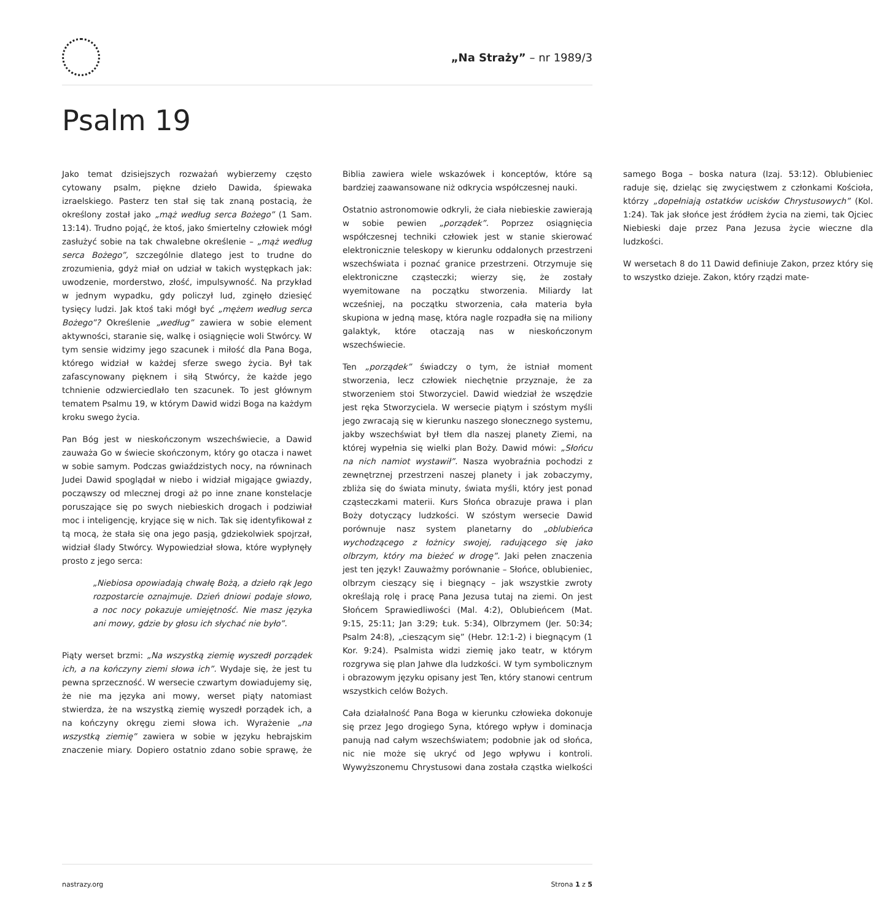„Na Straży” – nr 1989/3
Psalm 19
Jako temat dzisiejszych rozważań wybierzemy często cytowany psalm, piękne dzieło Dawida, śpiewaka izraelskiego. Pasterz ten stał się tak znaną postacią, że określony został jako „mąż według serca Bożego” (1 Sam. 13:14). Trudno pojąć, że ktoś, jako śmiertelny człowiek mógł zasłużyć sobie na tak chwalebne określenie – „mąż według serca Bożego”, szczególnie dlatego jest to trudne do zrozumienia, gdyż miał on udział w takich występkach jak: uwodzenie, morderstwo, złość, impulsywność. Na przykład w jednym wypadku, gdy policzył lud, zginęło dziesięć tysięcy ludzi. Jak ktoś taki mógł być „mężem według serca Bożego”? Określenie „według” zawiera w sobie element aktywności, staranie się, walkę i osiągnięcie woli Stwórcy. W tym sensie widzimy jego szacunek i miłość dla Pana Boga, którego widział w każdej sferze swego życia. Był tak zafascynowany pięknem i siłą Stwórcy, że każde jego tchnienie odzwierciedlało ten szacunek. To jest głównym tematem Psalmu 19, w którym Dawid widzi Boga na każdym kroku swego życia.
Pan Bóg jest w nieskończonym wszechświecie, a Dawid zauważa Go w świecie skończonym, który go otacza i nawet w sobie samym. Podczas gwiaździstych nocy, na równinach Judei Dawid spoglądał w niebo i widział migające gwiazdy, począwszy od mlecznej drogi aż po inne znane konstelacje poruszające się po swych niebieskich drogach i podziwiał moc i inteligencję, kryjące się w nich. Tak się identyfikował z tą mocą, że stała się ona jego pasją, gdziekolwiek spojrzał, widział ślady Stwórcy. Wypowiedział słowa, które wypłynęły prosto z jego serca:
„Niebiosa opowiadają chwałę Bożą, a dzieło rąk Jego rozpostarcie oznajmuje. Dzień dniowi podaje słowo, a noc nocy pokazuje umiejętność. Nie masz języka ani mowy, gdzie by głosu ich słychać nie było”.
Piąty werset brzmi: „Na wszystką ziemię wyszedł porządek ich, a na kończyny ziemi słowa ich”. Wydaje się, że jest tu pewna sprzeczność. W wersecie czwartym dowiadujemy się, że nie ma języka ani mowy, werset piąty natomiast stwierdza, że na wszystką ziemię wyszedł porządek ich, a na kończyny okręgu ziemi słowa ich. Wyrażenie „na wszystką ziemię” zawiera w sobie w języku hebrajskim znaczenie miary. Dopiero ostatnio zdano sobie sprawę, że Biblia zawiera wiele wskazówek i konceptów, które są bardziej zaawansowane niż odkrycia współczesnej nauki.
Ostatnio astronomowie odkryli, że ciała niebieskie zawierają w sobie pewien „porządek”. Poprzez osiągnięcia współczesnej techniki człowiek jest w stanie skierować elektronicznie teleskopy w kierunku oddalonych przestrzeni wszechświata i poznać granice przestrzeni. Otrzymuje się elektroniczne cząsteczki; wierzy się, że zostały wyemitowane na początku stworzenia. Miliardy lat wcześniej, na początku stworzenia, cała materia była skupiona w jedną masę, która nagle rozpadła się na miliony galaktyk, które otaczają nas w nieskończonym wszechświecie.
Ten „porządek” świadczy o tym, że istniał moment stworzenia, lecz człowiek niechętnie przyznaje, że za stworzeniem stoi Stworzyciel. Dawid wiedział że wszędzie jest ręka Stworzyciela. W wersecie piątym i szóstym myśli jego zwracają się w kierunku naszego słonecznego systemu, jakby wszechświat był tłem dla naszej planety Ziemi, na której wypełnia się wielki plan Boży. Dawid mówi: „Słońcu na nich namiot wystawił”. Nasza wyobraźnia pochodzi z zewnętrznej przestrzeni naszej planety i jak zobaczymy, zbliża się do świata minuty, świata myśli, który jest ponad cząsteczkami materii. Kurs Słońca obrazuje prawa i plan Boży dotyczący ludzkości. W szóstym wersecie Dawid porównuje nasz system planetarny do „oblubieńca wychodzącego z łożnicy swojej, radującego się jako olbrzym, który ma bieżeć w drogę”. Jaki pełen znaczenia jest ten język! Zauważmy porównanie – Słońce, oblubieniec, olbrzym cieszący się i biegnący – jak wszystkie zwroty określają rolę i pracę Pana Jezusa tutaj na ziemi. On jest Słońcem Sprawiedliwości (Mal. 4:2), Oblubieńcem (Mat. 9:15, 25:11; Jan 3:29; Łuk. 5:34), Olbrzymem (Jer. 50:34; Psalm 24:8), „cieszącym się” (Hebr. 12:1-2) i biegnącym (1 Kor. 9:24). Psalmista widzi ziemię jako teatr, w którym rozgrywa się plan Jahwe dla ludzkości. W tym symbolicznym i obrazowym języku opisany jest Ten, który stanowi centrum wszystkich celów Bożych.
Cała działalność Pana Boga w kierunku człowieka dokonuje się przez Jego drogiego Syna, którego wpływ i dominacja panują nad całym wszechświatem; podobnie jak od słońca, nic nie może się ukryć od Jego wpływu i kontroli. Wywyższonemu Chrystusowi dana została cząstka wielkości samego Boga – boska natura (Izaj. 53:12). Oblubieniec raduje się, dzieląc się zwycięstwem z członkami Kościoła, którzy „dopełniają ostatków ucisków Chrystusowych” (Kol. 1:24). Tak jak słońce jest źródłem życia na ziemi, tak Ojciec Niebieski daje przez Pana Jezusa życie wieczne dla ludzkości.
W wersetach 8 do 11 Dawid definiuje Zakon, przez który się to wszystko dzieje. Zakon, który rządzi mate-
nastrazy.org Strona 1 z 5